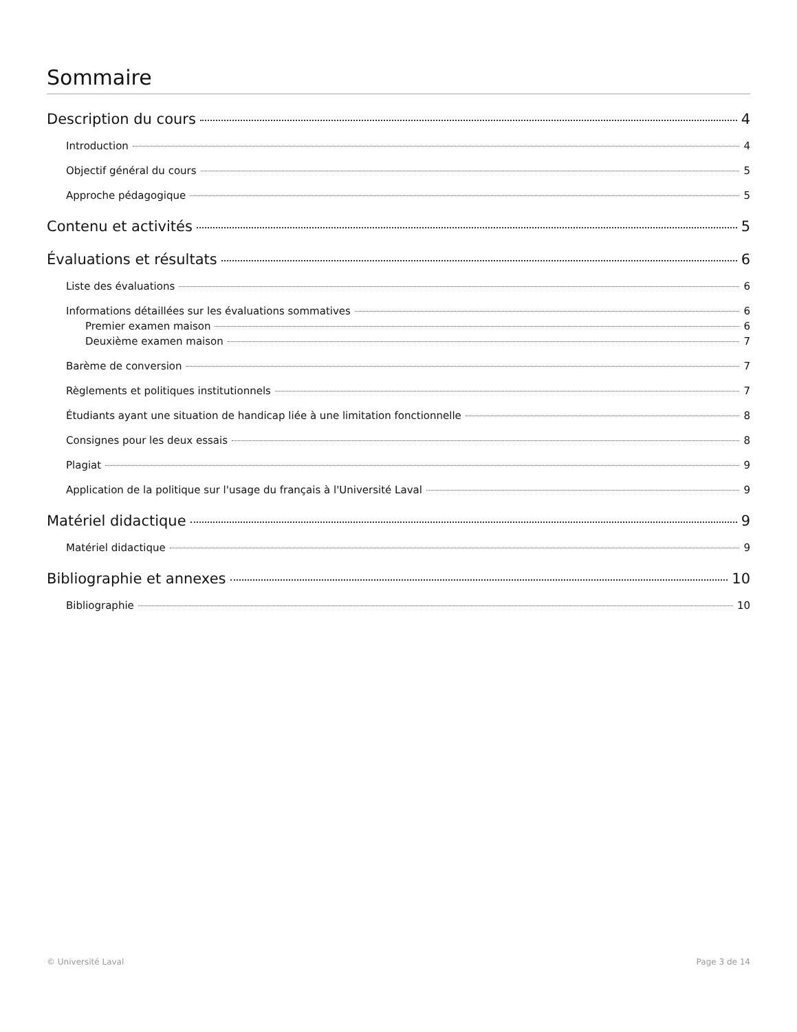Sommaire
Description du cours 4
Introduction 4
Objectif général du cours 5
Approche pédagogique 5
Contenu et activités 5
Évaluations et résultats 6
Liste des évaluations 6
Informations détaillées sur les évaluations sommatives 6
Premier examen maison 6
Deuxième examen maison 7
Barème de conversion 7
Règlements et politiques institutionnels 7
Étudiants ayant une situation de handicap liée à une limitation fonctionnelle 8
Consignes pour les deux essais 8
Plagiat 9
Application de la politique sur l'usage du français à l'Université Laval 9
Matériel didactique 9
Matériel didactique 9
Bibliographie et annexes 10
Bibliographie 10
© Université Laval Page 3 de 14